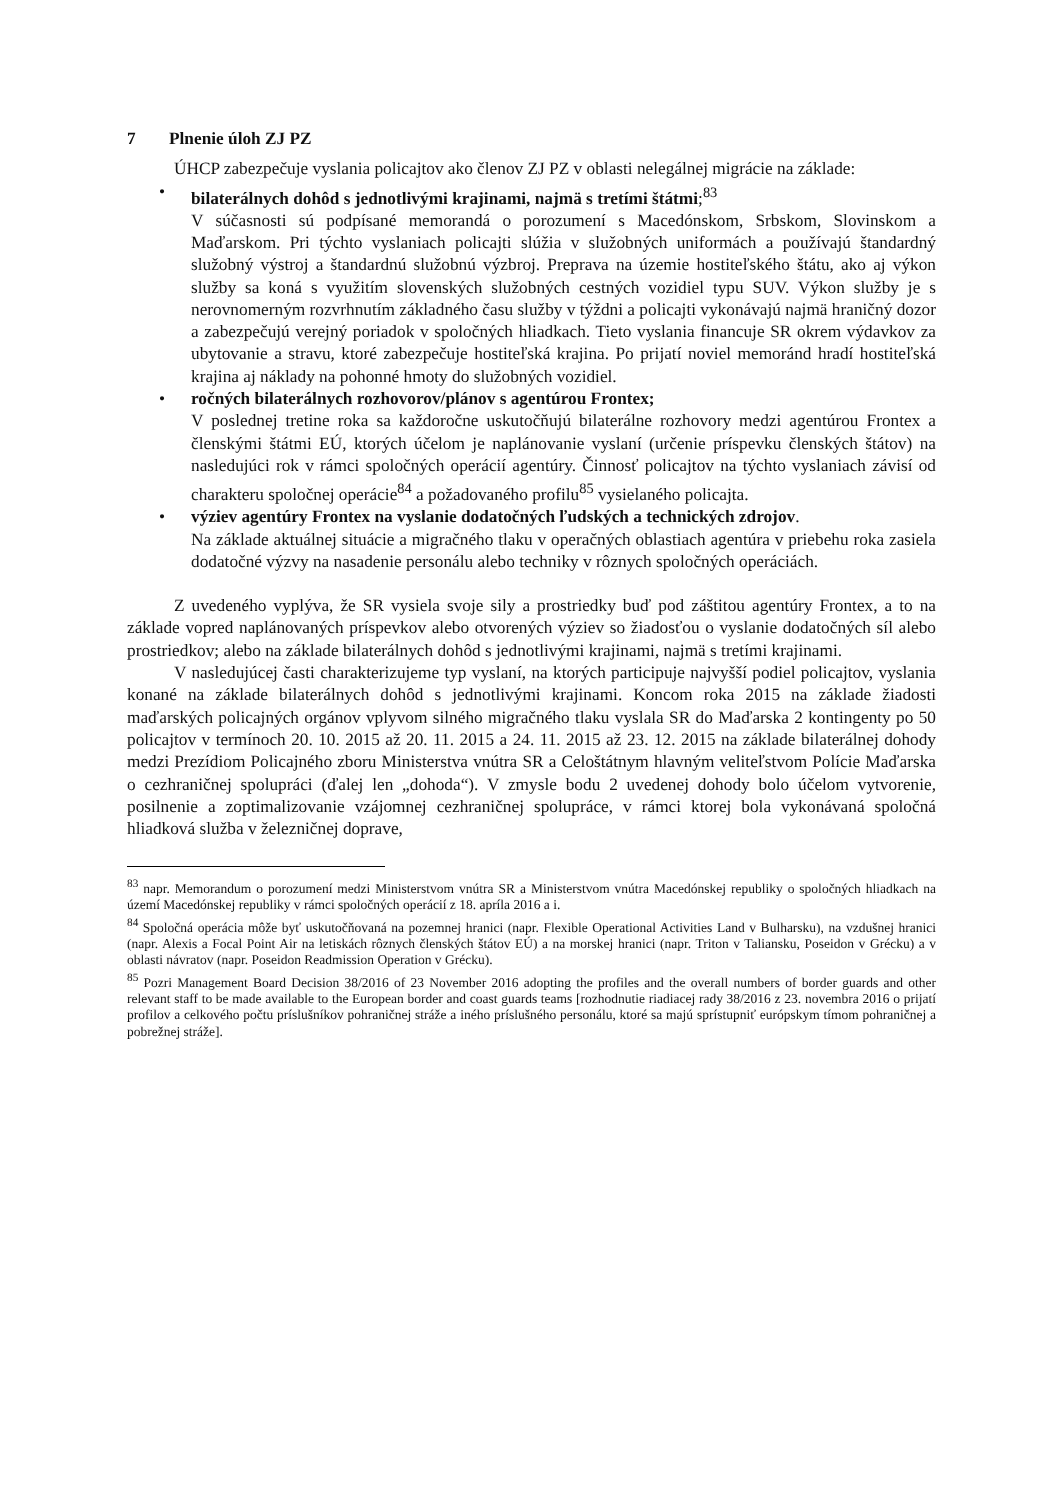7 Plnenie úloh ZJ PZ
ÚHCP zabezpečuje vyslania policajtov ako členov ZJ PZ v oblasti nelegálnej migrácie na základe:
• bilaterálnych dohôd s jednotlivými krajinami, najmä s tretími štátmi;<sup>83</sup>
V súčasnosti sú podpísané memorandá o porozumení s Macedónskom, Srbskom, Slovinskom a Maďarskom. Pri týchto vyslaniach policajti slúžia v služobných uniformách a používajú štandardný služobný výstroj a štandardnú služobnú výzbroj. Preprava na územie hostiteľského štátu, ako aj výkon služby sa koná s využitím slovenských služobných cestných vozidiel typu SUV. Výkon služby je s nerovnomerným rozvrhnutím základného času služby v týždni a policajti vykonávajú najmä hraničný dozor a zabezpečujú verejný poriadok v spoločných hliadkach. Tieto vyslania financuje SR okrem výdavkov za ubytovanie a stravu, ktoré zabezpečuje hostiteľská krajina. Po prijatí noviel memoránd hradí hostiteľská krajina aj náklady na pohonné hmoty do služobných vozidiel.
• ročných bilaterálnych rozhovorov/plánov s agentúrou Frontex;
V poslednej tretine roka sa každoročne uskutočňujú bilaterálne rozhovory medzi agentúrou Frontex a členskými štátmi EÚ, ktorých účelom je naplánovanie vyslaní (určenie príspevku členských štátov) na nasledujúci rok v rámci spoločných operácií agentúry. Činnosť policajtov na týchto vyslaniach závisí od charakteru spoločnej operácie<sup>84</sup> a požadovaného profilu<sup>85</sup> vysielaného policajta.
• výziev agentúry Frontex na vyslanie dodatočných ľudských a technických zdrojov.
Na základe aktuálnej situácie a migračného tlaku v operačných oblastiach agentúra v priebehu roka zasiela dodatočné výzvy na nasadenie personálu alebo techniky v rôznych spoločných operáciách.
Z uvedeného vyplýva, že SR vysiela svoje sily a prostriedky buď pod záštitou agentúry Frontex, a to na základe vopred naplánovaných príspevkov alebo otvorených výziev so žiadosťou o vyslanie dodatočných síl alebo prostriedkov; alebo na základe bilaterálnych dohôd s jednotlivými krajinami, najmä s tretími krajinami.
V nasledujúcej časti charakterizujeme typ vyslaní, na ktorých participuje najvyšší podiel policajtov, vyslania konané na základe bilaterálnych dohôd s jednotlivými krajinami. Koncom roka 2015 na základe žiadosti maďarských policajných orgánov vplyvom silného migračného tlaku vyslala SR do Maďarska 2 kontingenty po 50 policajtov v termínoch 20. 10. 2015 až 20. 11. 2015 a 24. 11. 2015 až 23. 12. 2015 na základe bilaterálnej dohody medzi Prezídiom Policajného zboru Ministerstva vnútra SR a Celoštátnym hlavným veliteľstvom Polície Maďarska o cezhraničnej spolupráci (ďalej len „dohoda“). V zmysle bodu 2 uvedenej dohody bolo účelom vytvorenie, posilnenie a zoptimalizovanie vzájomnej cezhraničnej spolupráce, v rámci ktorej bola vykonávaná spoločná hliadková služba v železničnej doprave,
<sup>83</sup> napr. Memorandum o porozumení medzi Ministerstvom vnútra SR a Ministerstvom vnútra Macedónskej republiky o spoločných hliadkach na území Macedónskej republiky v rámci spoločných operácií z 18. apríla 2016 a i.
<sup>84</sup> Spoločná operácia môže byť uskutočňovaná na pozemnej hranici (napr. Flexible Operational Activities Land v Bulharsku), na vzdušnej hranici (napr. Alexis a Focal Point Air na letiskách rôznych členských štátov EÚ) a na morskej hranici (napr. Triton v Taliansku, Poseidon v Grécku) a v oblasti návratov (napr. Poseidon Readmission Operation v Grécku).
<sup>85</sup> Pozri Management Board Decision 38/2016 of 23 November 2016 adopting the profiles and the overall numbers of border guards and other relevant staff to be made available to the European border and coast guards teams [rozhodnutie riadiacej rady 38/2016 z 23. novembra 2016 o prijatí profilov a celkového počtu príslušníkov pohraničnej stráže a iného príslušného personálu, ktoré sa majú sprístupniť európskym tímom pohraničnej a pobrežnej stráže].